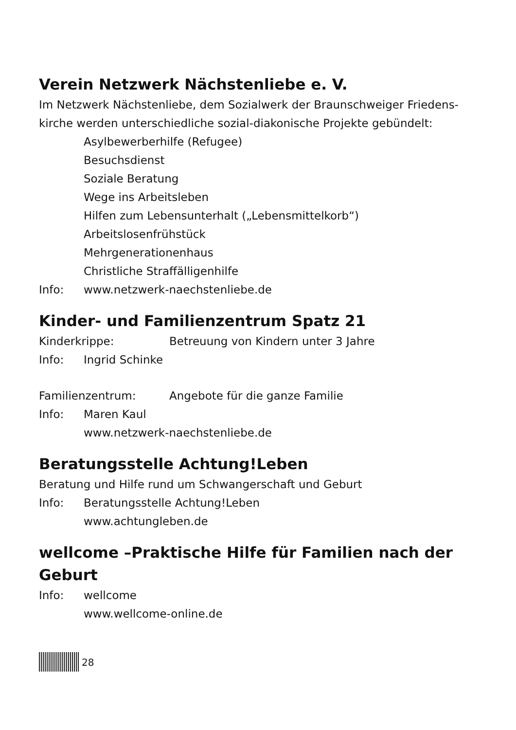Verein Netzwerk Nächstenliebe e. V.
Im Netzwerk Nächstenliebe, dem Sozialwerk der Braunschweiger Friedens-kirche werden unterschiedliche sozial-diakonische Projekte gebündelt:
Asylbewerberhilfe (Refugee)
Besuchsdienst
Soziale Beratung
Wege ins Arbeitsleben
Hilfen zum Lebensunterhalt („Lebensmittelkorb“)
Arbeitslosenfrühstück
Mehrgenerationenhaus
Christliche Straffälligenhilfe
Info: www.netzwerk-naechstenliebe.de
Kinder- und Familienzentrum Spatz 21
Kinderkrippe: Betreuung von Kindern unter 3 Jahre
Info: Ingrid Schinke
Familienzentrum: Angebote für die ganze Familie
Info: Maren Kaul
www.netzwerk-naechstenliebe.de
Beratungsstelle Achtung!Leben
Beratung und Hilfe rund um Schwangerschaft und Geburt
Info: Beratungsstelle Achtung!Leben
www.achtungleben.de
wellcome –Praktische Hilfe für Familien nach der Geburt
Info: wellcome
www.wellcome-online.de
28